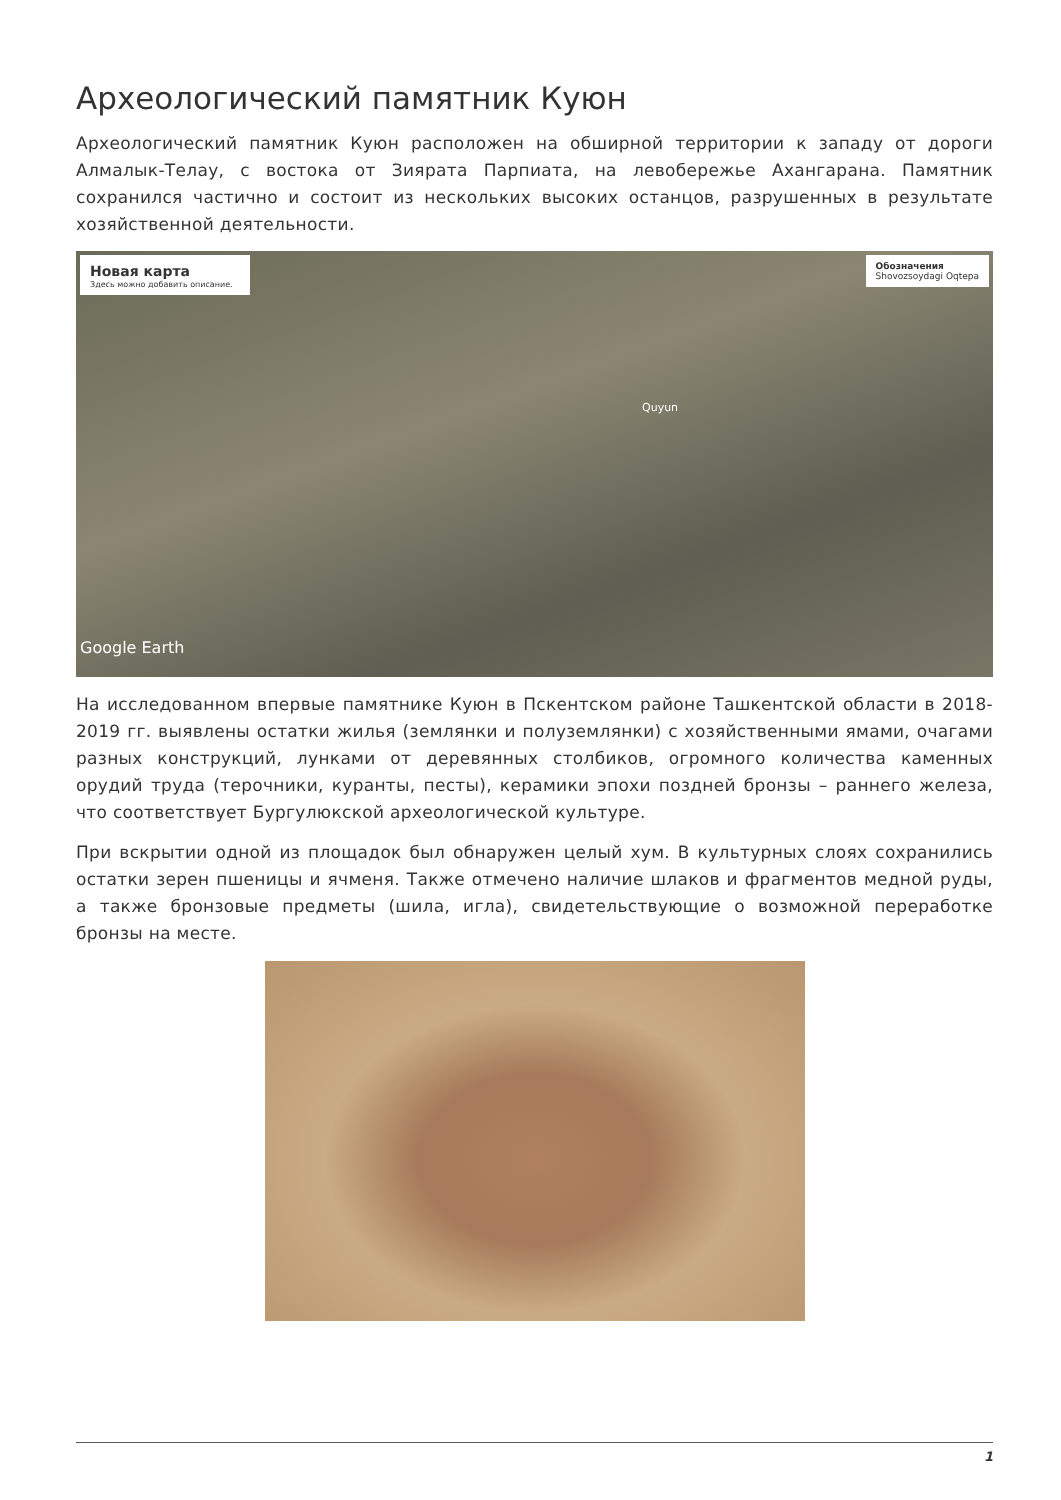Археологический памятник Куюн
Археологический памятник Куюн расположен на обширной территории к западу от дороги Алмалык-Телау, с востока от Зиярата Парпиата, на левобережье Ахангарана. Памятник сохранился частично и состоит из нескольких высоких останцов, разрушенных в результате хозяйственной деятельности.
Новая карта
Здесь можно добавить описание.
Обозначения
Shovozsoydagi Oqtepa
Quyun
Google Earth
На исследованном впервые памятнике Куюн в Пскентском районе Ташкентской области в 2018-2019 гг. выявлены остатки жилья (землянки и полуземлянки) с хозяйственными ямами, очагами разных конструкций, лунками от деревянных столбиков, огромного количества каменных орудий труда (терочники, куранты, песты), керамики эпохи поздней бронзы – раннего железа, что соответствует Бургулюкской археологической культуре.
При вскрытии одной из площадок был обнаружен целый хум. В культурных слоях сохранились остатки зерен пшеницы и ячменя. Также отмечено наличие шлаков и фрагментов медной руды, а также бронзовые предметы (шила, игла), свидетельствующие о возможной переработке бронзы на месте.
1